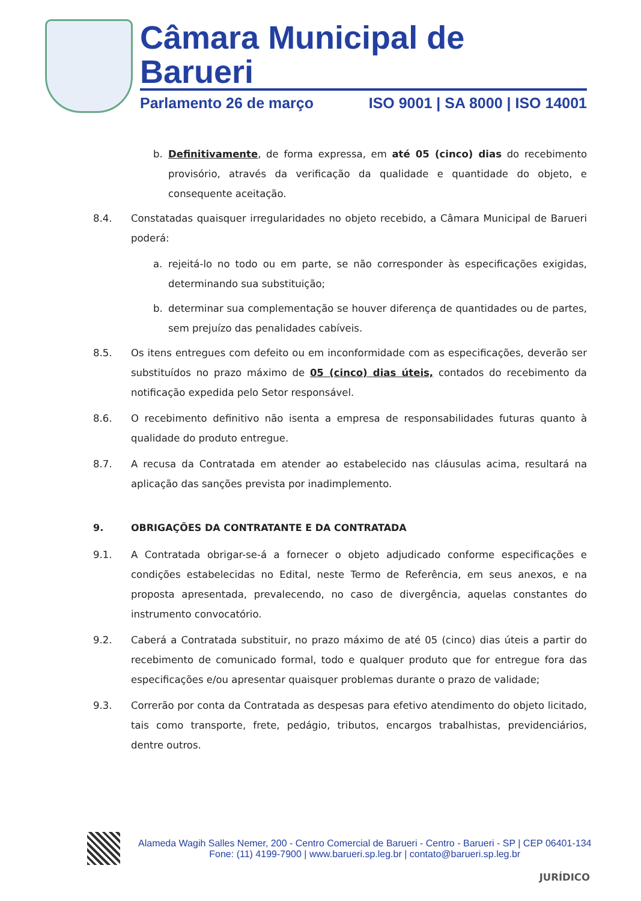Câmara Municipal de Barueri
Parlamento 26 de março ISO 9001 | SA 8000 | ISO 14001
b. Definitivamente, de forma expressa, em até 05 (cinco) dias do recebimento provisório, através da verificação da qualidade e quantidade do objeto, e consequente aceitação.
8.4. Constatadas quaisquer irregularidades no objeto recebido, a Câmara Municipal de Barueri poderá:
a. rejeitá-lo no todo ou em parte, se não corresponder às especificações exigidas, determinando sua substituição;
b. determinar sua complementação se houver diferença de quantidades ou de partes, sem prejuízo das penalidades cabíveis.
8.5. Os itens entregues com defeito ou em inconformidade com as especificações, deverão ser substituídos no prazo máximo de 05 (cinco) dias úteis, contados do recebimento da notificação expedida pelo Setor responsável.
8.6. O recebimento definitivo não isenta a empresa de responsabilidades futuras quanto à qualidade do produto entregue.
8.7. A recusa da Contratada em atender ao estabelecido nas cláusulas acima, resultará na aplicação das sanções prevista por inadimplemento.
9. OBRIGAÇÕES DA CONTRATANTE E DA CONTRATADA
9.1. A Contratada obrigar-se-á a fornecer o objeto adjudicado conforme especificações e condições estabelecidas no Edital, neste Termo de Referência, em seus anexos, e na proposta apresentada, prevalecendo, no caso de divergência, aquelas constantes do instrumento convocatório.
9.2. Caberá a Contratada substituir, no prazo máximo de até 05 (cinco) dias úteis a partir do recebimento de comunicado formal, todo e qualquer produto que for entregue fora das especificações e/ou apresentar quaisquer problemas durante o prazo de validade;
9.3. Correrão por conta da Contratada as despesas para efetivo atendimento do objeto licitado, tais como transporte, frete, pedágio, tributos, encargos trabalhistas, previdenciários, dentre outros.
Alameda Wagih Salles Nemer, 200 - Centro Comercial de Barueri - Centro - Barueri - SP | CEP 06401-134
Fone: (11) 4199-7900 | www.barueri.sp.leg.br | contato@barueri.sp.leg.br
JURÍDICO